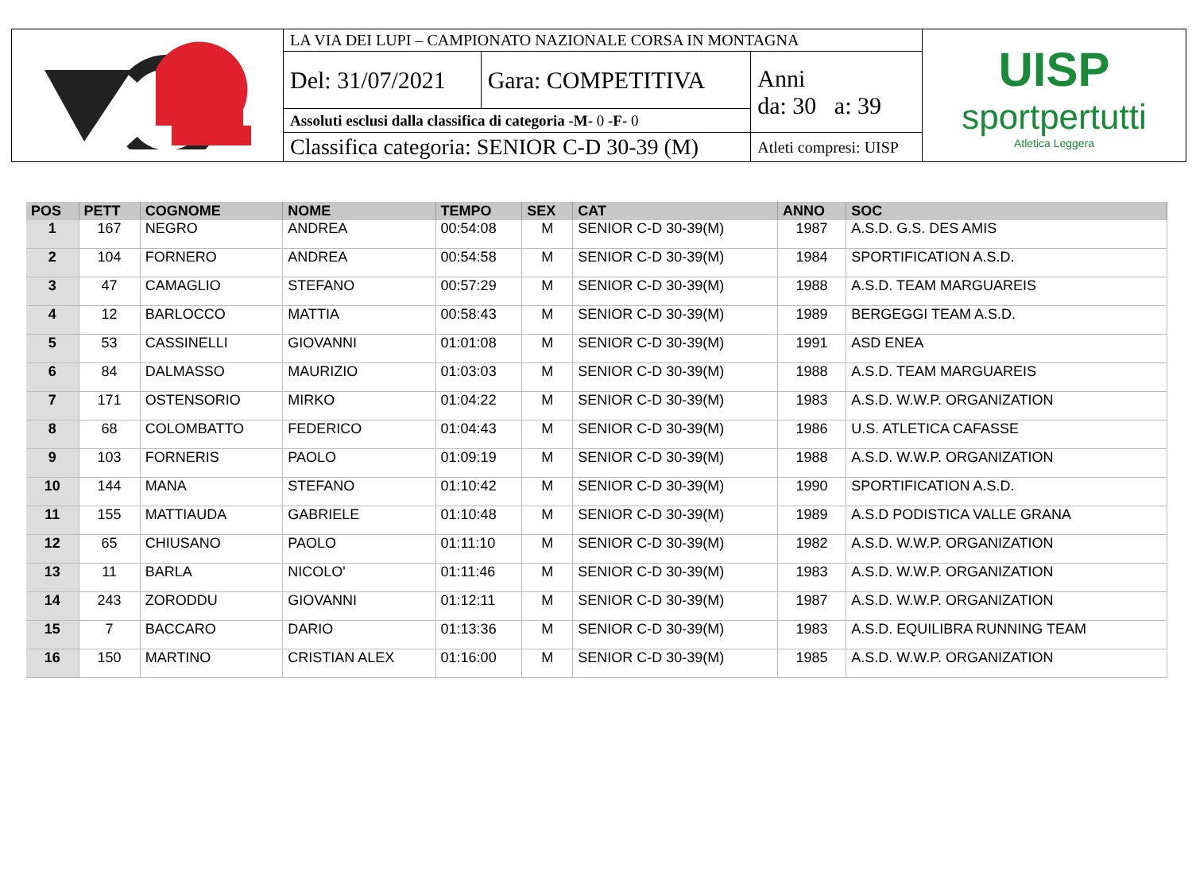| | LA VIA DEI LUPI – CAMPIONATO NAZIONALE CORSA IN MONTAGNA | | | UISP sportpertutti Atletica Leggera |
| | Del: 31/07/2021 | Gara: COMPETITIVA | Anni da: 30 a: 39 | |
| | Assoluti esclusi dalla classifica di categoria -M- 0 -F- 0 | | | |
| | Classifica categoria: SENIOR C-D 30-39 (M) | | Atleti compresi: UISP | |
| POS | PETT | COGNOME | NOME | TEMPO | SEX | CAT | ANNO | SOC |
| --- | --- | --- | --- | --- | --- | --- | --- | --- |
| 1 | 167 | NEGRO | ANDREA | 00:54:08 | M | SENIOR C-D 30-39(M) | 1987 | A.S.D. G.S. DES AMIS |
| 2 | 104 | FORNERO | ANDREA | 00:54:58 | M | SENIOR C-D 30-39(M) | 1984 | SPORTIFICATION A.S.D. |
| 3 | 47 | CAMAGLIO | STEFANO | 00:57:29 | M | SENIOR C-D 30-39(M) | 1988 | A.S.D. TEAM MARGUAREIS |
| 4 | 12 | BARLOCCO | MATTIA | 00:58:43 | M | SENIOR C-D 30-39(M) | 1989 | BERGEGGI TEAM A.S.D. |
| 5 | 53 | CASSINELLI | GIOVANNI | 01:01:08 | M | SENIOR C-D 30-39(M) | 1991 | ASD ENEA |
| 6 | 84 | DALMASSO | MAURIZIO | 01:03:03 | M | SENIOR C-D 30-39(M) | 1988 | A.S.D. TEAM MARGUAREIS |
| 7 | 171 | OSTENSORIO | MIRKO | 01:04:22 | M | SENIOR C-D 30-39(M) | 1983 | A.S.D. W.W.P. ORGANIZATION |
| 8 | 68 | COLOMBATTO | FEDERICO | 01:04:43 | M | SENIOR C-D 30-39(M) | 1986 | U.S. ATLETICA CAFASSE |
| 9 | 103 | FORNERIS | PAOLO | 01:09:19 | M | SENIOR C-D 30-39(M) | 1988 | A.S.D. W.W.P. ORGANIZATION |
| 10 | 144 | MANA | STEFANO | 01:10:42 | M | SENIOR C-D 30-39(M) | 1990 | SPORTIFICATION A.S.D. |
| 11 | 155 | MATTIAUDA | GABRIELE | 01:10:48 | M | SENIOR C-D 30-39(M) | 1989 | A.S.D PODISTICA VALLE GRANA |
| 12 | 65 | CHIUSANO | PAOLO | 01:11:10 | M | SENIOR C-D 30-39(M) | 1982 | A.S.D. W.W.P. ORGANIZATION |
| 13 | 11 | BARLA | NICOLO' | 01:11:46 | M | SENIOR C-D 30-39(M) | 1983 | A.S.D. W.W.P. ORGANIZATION |
| 14 | 243 | ZORODDU | GIOVANNI | 01:12:11 | M | SENIOR C-D 30-39(M) | 1987 | A.S.D. W.W.P. ORGANIZATION |
| 15 | 7 | BACCARO | DARIO | 01:13:36 | M | SENIOR C-D 30-39(M) | 1983 | A.S.D. EQUILIBRA RUNNING TEAM |
| 16 | 150 | MARTINO | CRISTIAN ALEX | 01:16:00 | M | SENIOR C-D 30-39(M) | 1985 | A.S.D. W.W.P. ORGANIZATION |